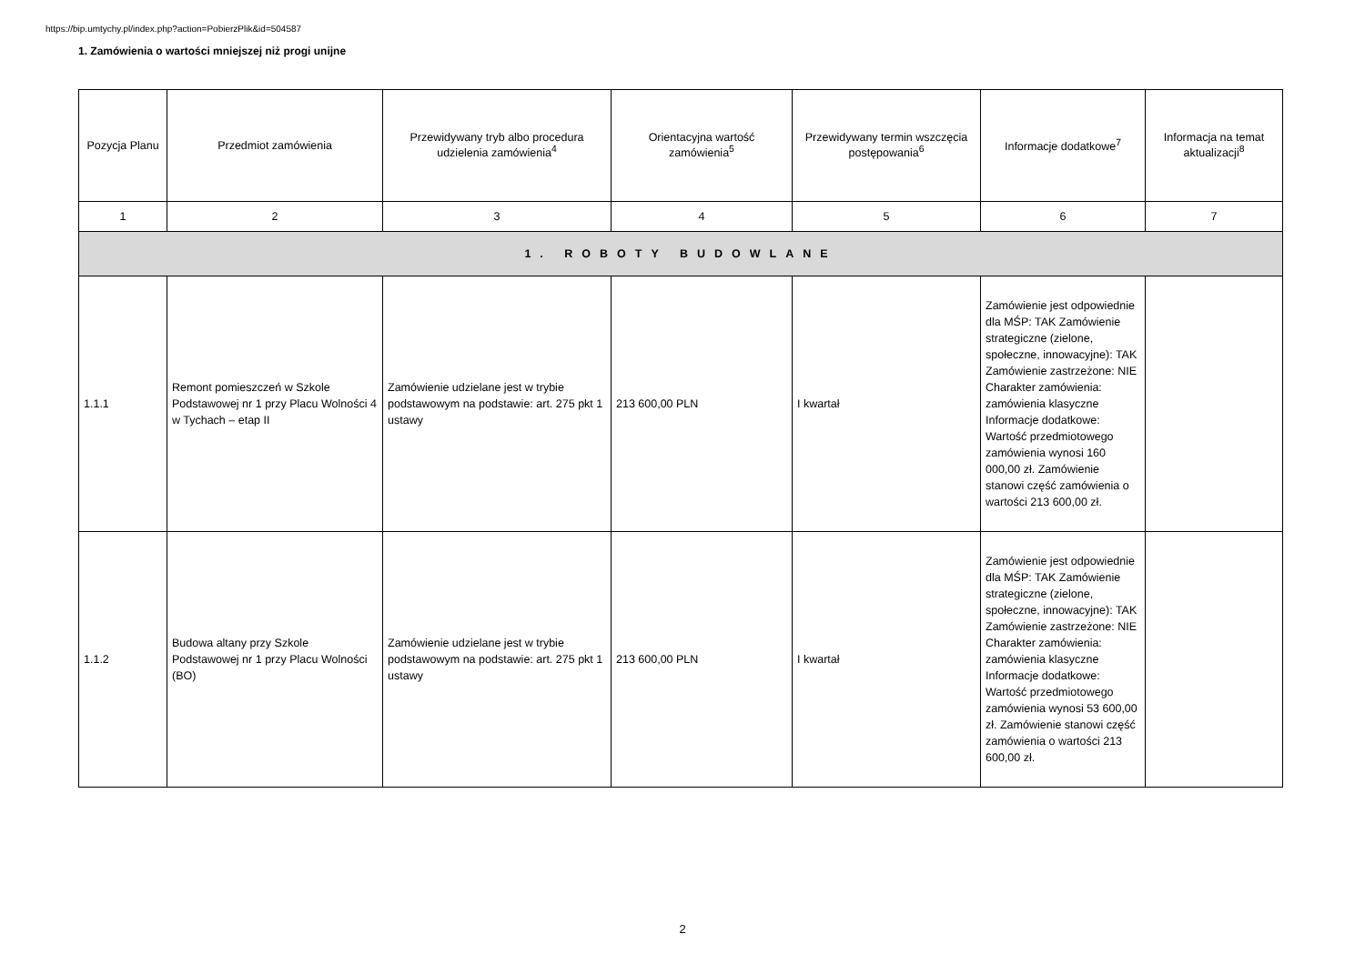https://bip.umtychy.pl/index.php?action=PobierzPlik&id=504587
1. Zamówienia o wartości mniejszej niż progi unijne
| Pozycja Planu | Przedmiot zamówienia | Przewidywany tryb albo procedura udzielenia zamówienia<sup>4</sup> | Orientacyjna wartość zamówienia<sup>5</sup> | Przewidywany termin wszczęcia postępowania<sup>6</sup> | Informacje dodatkowe<sup>7</sup> | Informacja na temat aktualizacji<sup>8</sup> |
| --- | --- | --- | --- | --- | --- | --- |
| 1 | 2 | 3 | 4 | 5 | 6 | 7 |
| 1. ROBOTY BUDOWLANE | | | | | | |
| 1.1.1 | Remont pomieszczeń w Szkole Podstawowej nr 1 przy Placu Wolności 4 w Tychach – etap II | Zamówienie udzielane jest w trybie podstawowym na podstawie: art. 275 pkt 1 ustawy | 213 600,00 PLN | I kwartał | Zamówienie jest odpowiednie dla MŚP: TAK Zamówienie strategiczne (zielone, społeczne, innowacyjne): TAK Zamówienie zastrzeżone: NIE Charakter zamówienia: zamówienia klasyczne Informacje dodatkowe: Wartość przedmiotowego zamówienia wynosi 160 000,00 zł. Zamówienie stanowi część zamówienia o wartości 213 600,00 zł. | |
| 1.1.2 | Budowa altany przy Szkole Podstawowej nr 1 przy Placu Wolności (BO) | Zamówienie udzielane jest w trybie podstawowym na podstawie: art. 275 pkt 1 ustawy | 213 600,00 PLN | I kwartał | Zamówienie jest odpowiednie dla MŚP: TAK Zamówienie strategiczne (zielone, społeczne, innowacyjne): TAK Zamówienie zastrzeżone: NIE Charakter zamówienia: zamówienia klasyczne Informacje dodatkowe: Wartość przedmiotowego zamówienia wynosi 53 600,00 zł. Zamówienie stanowi część zamówienia o wartości 213 600,00 zł. | |
2